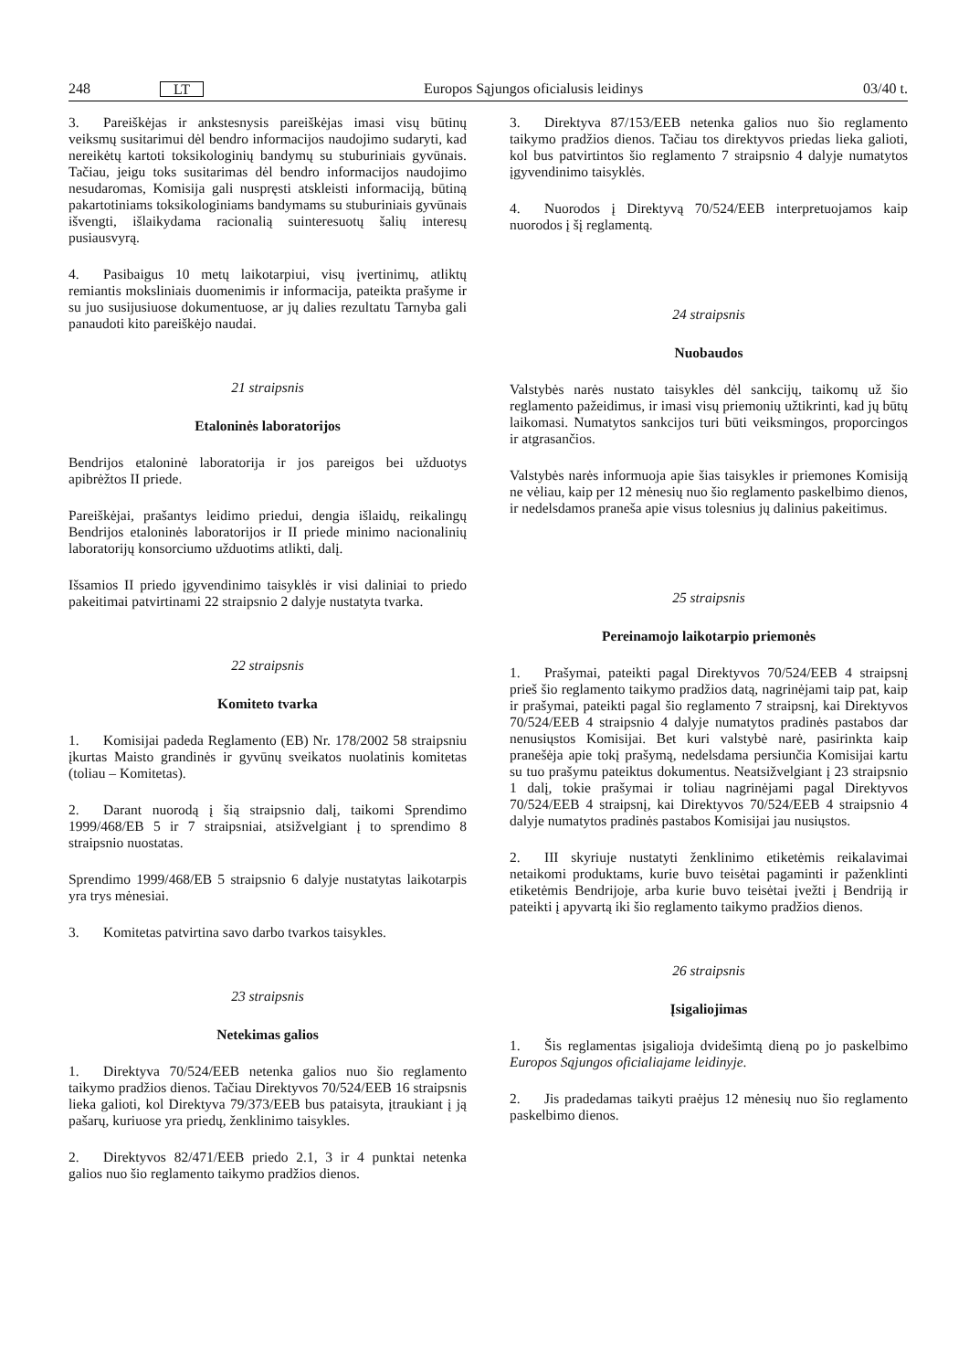248 LT Europos Sąjungos oficialusis leidinys 03/40 t.
3. Pareiškėjas ir ankstesnysis pareiškėjas imasi visų būtinų veiksmų susitarimui dėl bendro informacijos naudojimo sudaryti, kad nereikėtų kartoti toksikologinių bandymų su stuburiniais gyvūnais. Tačiau, jeigu toks susitarimas dėl bendro informacijos naudojimo nesudaromas, Komisija gali nuspręsti atskleisti informaciją, būtiną pakartotiniams toksikologiniams bandymams su stuburiniais gyvūnais išvengti, išlaikydama racionalią suinteresuotų šalių interesų pusiausvyrą.
4. Pasibaigus 10 metų laikotarpiui, visų įvertinimų, atliktų remiantis moksliniais duomenimis ir informacija, pateikta prašyme ir su juo susijusiuose dokumentuose, ar jų dalies rezultatu Tarnyba gali panaudoti kito pareiškėjo naudai.
21 straipsnis
Etaloninės laboratorijos
Bendrijos etaloninė laboratorija ir jos pareigos bei užduotys apibrėžtos II priede.
Pareiškėjai, prašantys leidimo priedui, dengia išlaidų, reikalingų Bendrijos etaloninės laboratorijos ir II priede minimo nacionalinių laboratorijų konsorciumo užduotims atlikti, dalį.
Išsamios II priedo įgyvendinimo taisyklės ir visi daliniai to priedo pakeitimai patvirtinami 22 straipsnio 2 dalyje nustatyta tvarka.
22 straipsnis
Komiteto tvarka
1. Komisijai padeda Reglamento (EB) Nr. 178/2002 58 straipsniu įkurtas Maisto grandinės ir gyvūnų sveikatos nuolatinis komitetas (toliau – Komitetas).
2. Darant nuorodą į šią straipsnio dalį, taikomi Sprendimo 1999/468/EB 5 ir 7 straipsniai, atsižvelgiant į to sprendimo 8 straipsnio nuostatas.
Sprendimo 1999/468/EB 5 straipsnio 6 dalyje nustatytas laikotarpis yra trys mėnesiai.
3. Komitetas patvirtina savo darbo tvarkos taisykles.
23 straipsnis
Netekimas galios
1. Direktyva 70/524/EEB netenka galios nuo šio reglamento taikymo pradžios dienos. Tačiau Direktyvos 70/524/EEB 16 straipsnis lieka galioti, kol Direktyva 79/373/EEB bus pataisyta, įtraukiant į ją pašarų, kuriuose yra priedų, ženklinimo taisykles.
2. Direktyvos 82/471/EEB priedo 2.1, 3 ir 4 punktai netenka galios nuo šio reglamento taikymo pradžios dienos.
3. Direktyva 87/153/EEB netenka galios nuo šio reglamento taikymo pradžios dienos. Tačiau tos direktyvos priedas lieka galioti, kol bus patvirtintos šio reglamento 7 straipsnio 4 dalyje numatytos įgyvendinimo taisyklės.
4. Nuorodos į Direktyvą 70/524/EEB interpretuojamos kaip nuorodos į šį reglamentą.
24 straipsnis
Nuobaudos
Valstybės narės nustato taisykles dėl sankcijų, taikomų už šio reglamento pažeidimus, ir imasi visų priemonių užtikrinti, kad jų būtų laikomasi. Numatytos sankcijos turi būti veiksmingos, proporcingos ir atgrasančios.
Valstybės narės informuoja apie šias taisykles ir priemones Komisiją ne vėliau, kaip per 12 mėnesių nuo šio reglamento paskelbimo dienos, ir nedelsdamos praneša apie visus tolesnius jų dalinius pakeitimus.
25 straipsnis
Pereinamojo laikotarpio priemonės
1. Prašymai, pateikti pagal Direktyvos 70/524/EEB 4 straipsnį prieš šio reglamento taikymo pradžios datą, nagrinėjami taip pat, kaip ir prašymai, pateikti pagal šio reglamento 7 straipsnį, kai Direktyvos 70/524/EEB 4 straipsnio 4 dalyje numatytos pradinės pastabos dar nenusiųstos Komisijai. Bet kuri valstybė narė, pasirinkta kaip pranešėja apie tokį prašymą, nedelsdama persiunčia Komisijai kartu su tuo prašymu pateiktus dokumentus. Neatsižvelgiant į 23 straipsnio 1 dalį, tokie prašymai ir toliau nagrinėjami pagal Direktyvos 70/524/EEB 4 straipsnį, kai Direktyvos 70/524/EEB 4 straipsnio 4 dalyje numatytos pradinės pastabos Komisijai jau nusiųstos.
2. III skyriuje nustatyti ženklinimo etiketėmis reikalavimai netaikomi produktams, kurie buvo teisėtai pagaminti ir paženklinti etiketėmis Bendrijoje, arba kurie buvo teisėtai įvežti į Bendriją ir pateikti į apyvartą iki šio reglamento taikymo pradžios dienos.
26 straipsnis
Įsigaliojimas
1. Šis reglamentas įsigalioja dvidešimtą dieną po jo paskelbimo Europos Sąjungos oficialiajame leidinyje.
2. Jis pradedamas taikyti praėjus 12 mėnesių nuo šio reglamento paskelbimo dienos.